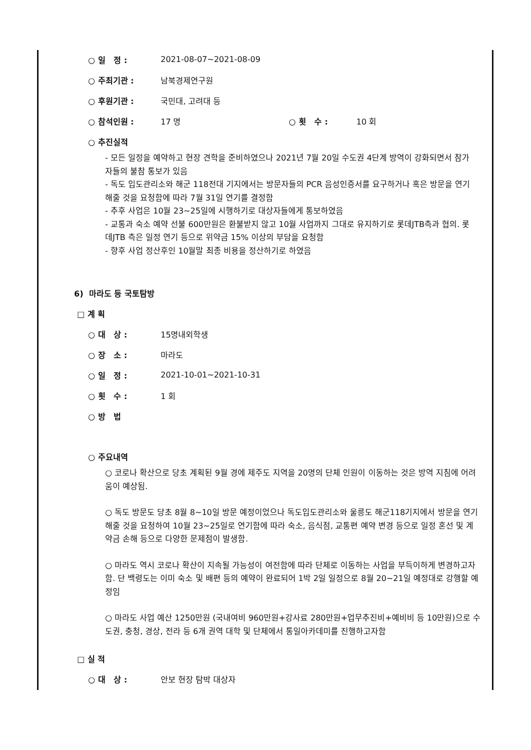○ 일 정 : 2021-08-07~2021-08-09
○ 주최기관 : 남북경제연구원
○ 후원기관 : 국민대, 고려대 등
○ 참석인원 : 17 명 ○ 횟 수 : 10 회
○ 추진실적
- 모든 일정을 예약하고 현장 견학을 준비하였으나 2021년 7월 20일 수도권 4단계 방역이 강화되면서 참가자들의 불참 통보가 있음
- 독도 입도관리소와 해군 118전대 기지에서는 방문자들의 PCR 음성인증서를 요구하거나 혹은 방문을 연기해줄 것을 요청함에 따라 7월 31일 연기를 결정함
- 추후 사업은 10월 23~25일에 시행하기로 대상자들에게 통보하였음
- 교통과 숙소 예약 선불 600만원은 환불받지 않고 10월 사업까지 그대로 유지하기로 롯데JTB측과 협의. 롯데JTB 측은 일정 연기 등으로 위약금 15% 이상의 부담을 요청함
- 향후 사업 정산후인 10월말 최종 비용을 정산하기로 하였음
6) 마라도 등 국토탐방
□ 계 획
○ 대 상 : 15명내외학생
○ 장 소 : 마라도
○ 일 정 : 2021-10-01~2021-10-31
○ 횟 수 : 1 회
○ 방 법
○ 주요내역
○ 코로나 확산으로 당초 계획된 9월 경에 제주도 지역을 20명의 단체 인원이 이동하는 것은 방역 지침에 어려움이 예상됨.
○ 독도 방문도 당초 8월 8~10일 방문 예정이었으나 독도입도관리소와 울릉도 해군118기지에서 방문을 연기해줄 것을 요청하여 10월 23~25일로 연기함에 따라 숙소, 음식점, 교통편 예약 변경 등으로 일정 혼선 및 계약금 손해 등으로 다양한 문제점이 발생함.
○ 마라도 역시 코로나 확산이 지속될 가능성이 여전함에 따라 단체로 이동하는 사업을 부득이하게 변경하고자함. 단 백령도는 이미 숙소 및 배편 등의 예약이 완료되어 1박 2일 일정으로 8월 20~21일 예정대로 강행할 예정임
○ 마라도 사업 예산 1250만원 (국내여비 960만원+강사료 280만원+업무추진비+예비비 등 10만원)으로 수도권, 충청, 경상, 전라 등 6개 권역 대학 및 단체에서 통일아카데미를 진행하고자함
□ 실 적
○ 대 상 : 안보 현장 탐박 대상자